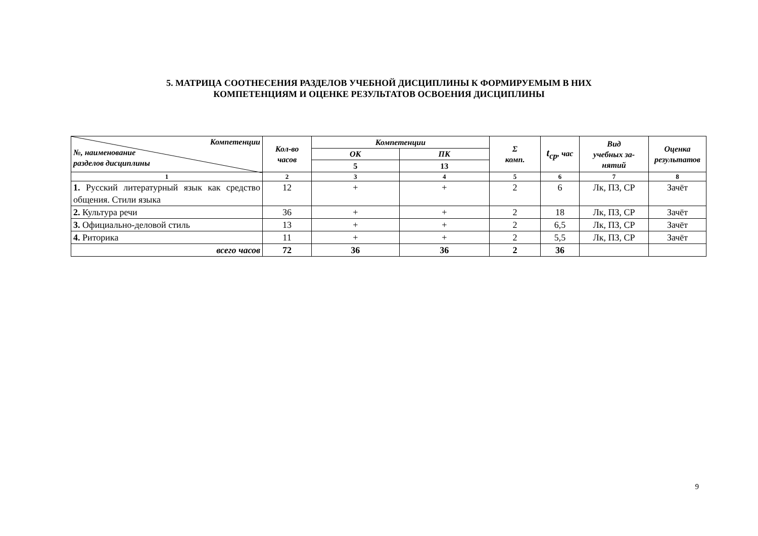5. МАТРИЦА СООТНЕСЕНИЯ РАЗДЕЛОВ УЧЕБНОЙ ДИСЦИПЛИНЫ К ФОРМИРУЕМЫМ В НИХ
КОМПЕТЕНЦИЯМ И ОЦЕНКЕ РЕЗУЛЬТАТОВ ОСВОЕНИЯ ДИСЦИПЛИНЫ
| Компетенции №, наименование разделов дисциплины | Кол-во часов | Компетенции | | Σ комп. | t<sub>ср</sub> , час | Вид учебных за- нятий | Оценка результатов |
| --- | --- | --- | --- | --- | --- | --- | --- |
| | | ОК | ПК | | | | |
| | | 5 | 13 | | | | |
| 1 | 2 | 3 | 4 | 5 | 6 | 7 | 8 |
| 1. Русский литературный язык как средство общения. Стили языка | 12 | + | + | 2 | 6 | Лк, ПЗ, СР | Зачёт |
| 2. Культура речи | 36 | + | + | 2 | 18 | Лк, ПЗ, СР | Зачёт |
| 3. Официально-деловой стиль | 13 | + | + | 2 | 6,5 | Лк, ПЗ, СР | Зачёт |
| 4. Риторика | 11 | + | + | 2 | 5,5 | Лк, ПЗ, СР | Зачёт |
| всего часов | 72 | 36 | 36 | 2 | 36 | | |
9